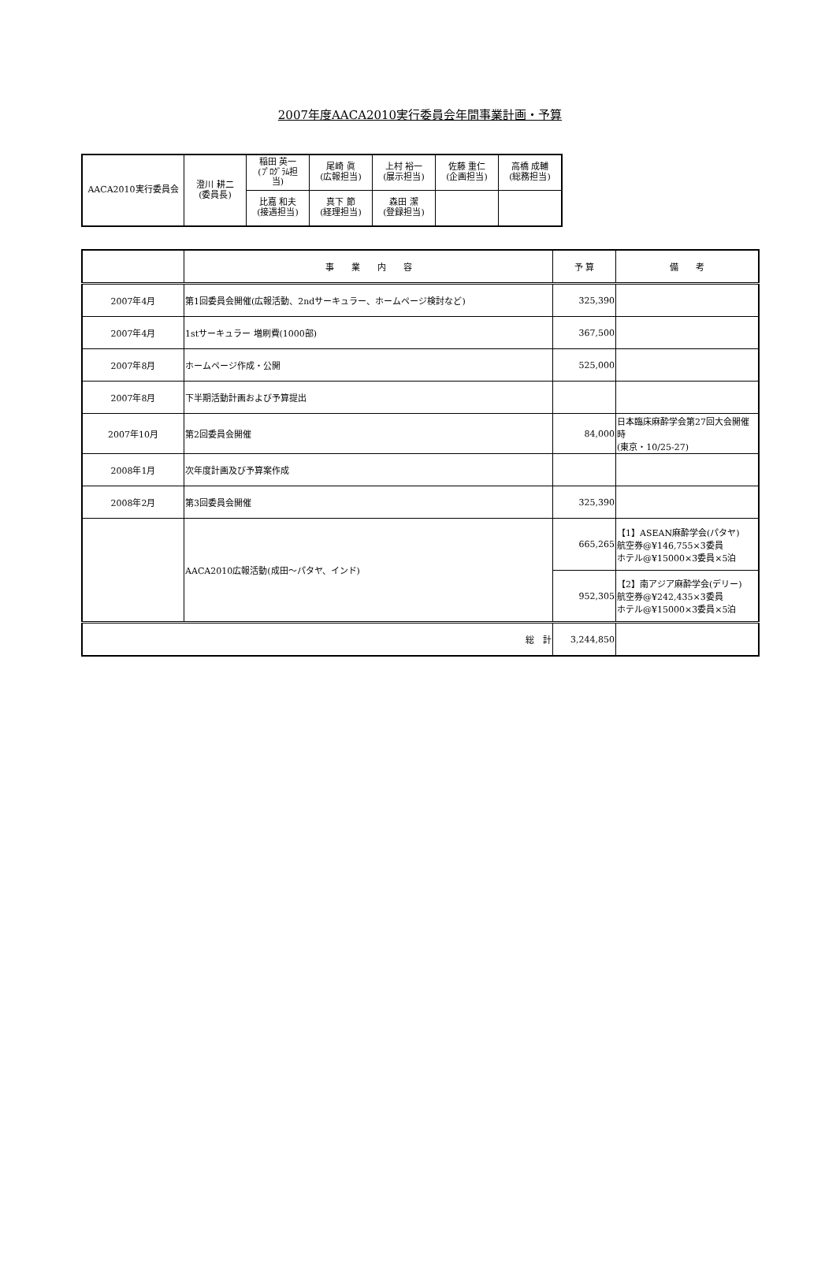2007年度AACA2010実行委員会年間事業計画・予算
| AACA2010実行委員会 | 澄川 耕二 (委員長) | 稲田 英一 (ﾌﾟﾛｸﾞﾗﾑ担 当) | 尾崎 眞 (広報担当) | 上村 裕一 (展示担当) | 佐藤 重仁 (企画担当) | 高橋 成輔 (総務担当) |
| | | 比嘉 和夫 (接遇担当) | 真下 節 (経理担当) | 森田 潔 (登録担当) | | |
| | 事 業 内 容 | 予 算 | 備 考 |
| --- | --- | --- | --- |
| 2007年4月 | 第1回委員会開催(広報活動、2ndサーキュラー、ホームページ検討など) | 325,390 | |
| 2007年4月 | 1stサーキュラー 増刷費(1000部) | 367,500 | |
| 2007年8月 | ホームページ作成・公開 | 525,000 | |
| 2007年8月 | 下半期活動計画および予算提出 | | |
| 2007年10月 | 第2回委員会開催 | 84,000 | 日本臨床麻酔学会第27回大会開催時 (東京・10/25-27) |
| 2008年1月 | 次年度計画及び予算案作成 | | |
| 2008年2月 | 第3回委員会開催 | 325,390 | |
| | AACA2010広報活動(成田～パタヤ、インド) | 665,265 | 【1】ASEAN麻酔学会(パタヤ) 航空券@¥146,755×3委員 ホテル@¥15000×3委員×5泊 |
| | | 952,305 | 【2】南アジア麻酔学会(デリー) 航空券@¥242,435×3委員 ホテル@¥15000×3委員×5泊 |
| 総 計 | | 3,244,850 | |